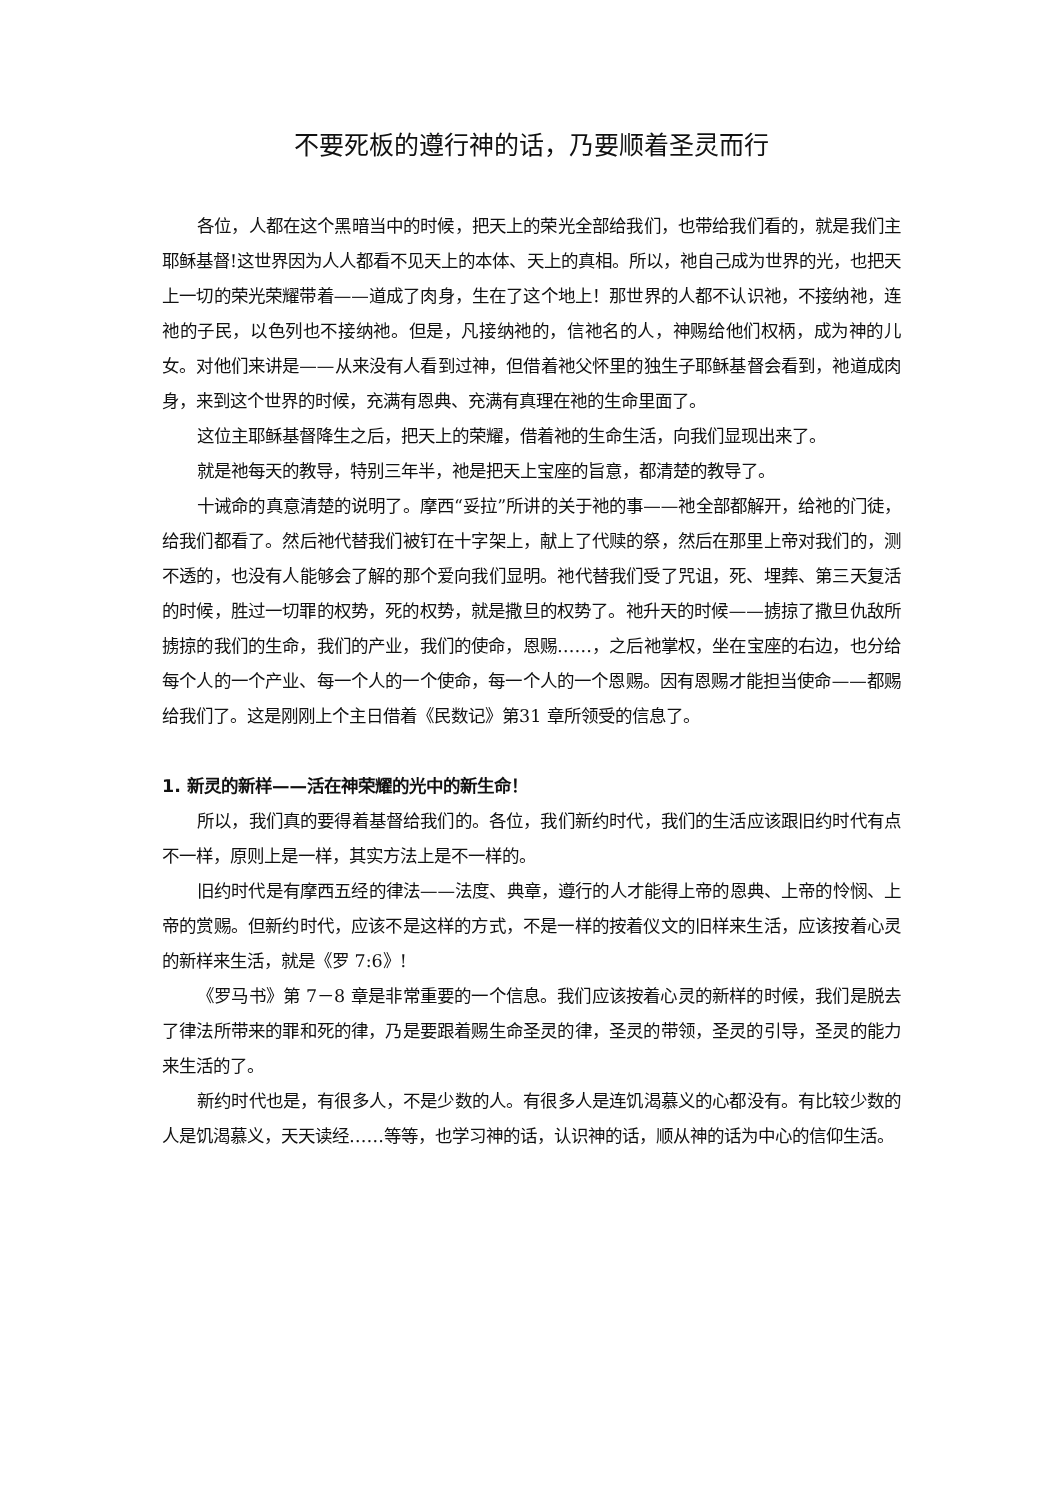不要死板的遵行神的话，乃要顺着圣灵而行
各位，人都在这个黑暗当中的时候，把天上的荣光全部给我们，也带给我们看的，就是我们主耶稣基督!这世界因为人人都看不见天上的本体、天上的真相。所以，祂自己成为世界的光，也把天上一切的荣光荣耀带着——道成了肉身，生在了这个地上！那世界的人都不认识祂，不接纳祂，连祂的子民，以色列也不接纳祂。但是，凡接纳祂的，信祂名的人，神赐给他们权柄，成为神的儿女。对他们来讲是——从来没有人看到过神，但借着祂父怀里的独生子耶稣基督会看到，祂道成肉身，来到这个世界的时候，充满有恩典、充满有真理在祂的生命里面了。
这位主耶稣基督降生之后，把天上的荣耀，借着祂的生命生活，向我们显现出来了。
就是祂每天的教导，特别三年半，祂是把天上宝座的旨意，都清楚的教导了。
十诫命的真意清楚的说明了。摩西“妥拉”所讲的关于祂的事——祂全部都解开，给祂的门徒，给我们都看了。然后祂代替我们被钉在十字架上，献上了代赎的祭，然后在那里上帝对我们的，测不透的，也没有人能够会了解的那个爱向我们显明。祂代替我们受了咒诅，死、埋葬、第三天复活的时候，胜过一切罪的权势，死的权势，就是撒旦的权势了。祂升天的时候——掳掠了撒旦仇敌所掳掠的我们的生命，我们的产业，我们的使命，恩赐……，之后祂掌权，坐在宝座的右边，也分给每个人的一个产业、每一个人的一个使命，每一个人的一个恩赐。因有恩赐才能担当使命——都赐给我们了。这是刚刚上个主日借着《民数记》第31 章所领受的信息了。
1. 新灵的新样——活在神荣耀的光中的新生命！
所以，我们真的要得着基督给我们的。各位，我们新约时代，我们的生活应该跟旧约时代有点不一样，原则上是一样，其实方法上是不一样的。
旧约时代是有摩西五经的律法——法度、典章，遵行的人才能得上帝的恩典、上帝的怜悯、上帝的赏赐。但新约时代，应该不是这样的方式，不是一样的按着仪文的旧样来生活，应该按着心灵的新样来生活，就是《罗 7:6》!
《罗马书》第 7－8 章是非常重要的一个信息。我们应该按着心灵的新样的时候，我们是脱去了律法所带来的罪和死的律，乃是要跟着赐生命圣灵的律，圣灵的带领，圣灵的引导，圣灵的能力来生活的了。
新约时代也是，有很多人，不是少数的人。有很多人是连饥渴慕义的心都没有。有比较少数的人是饥渴慕义，天天读经……等等，也学习神的话，认识神的话，顺从神的话为中心的信仰生活。